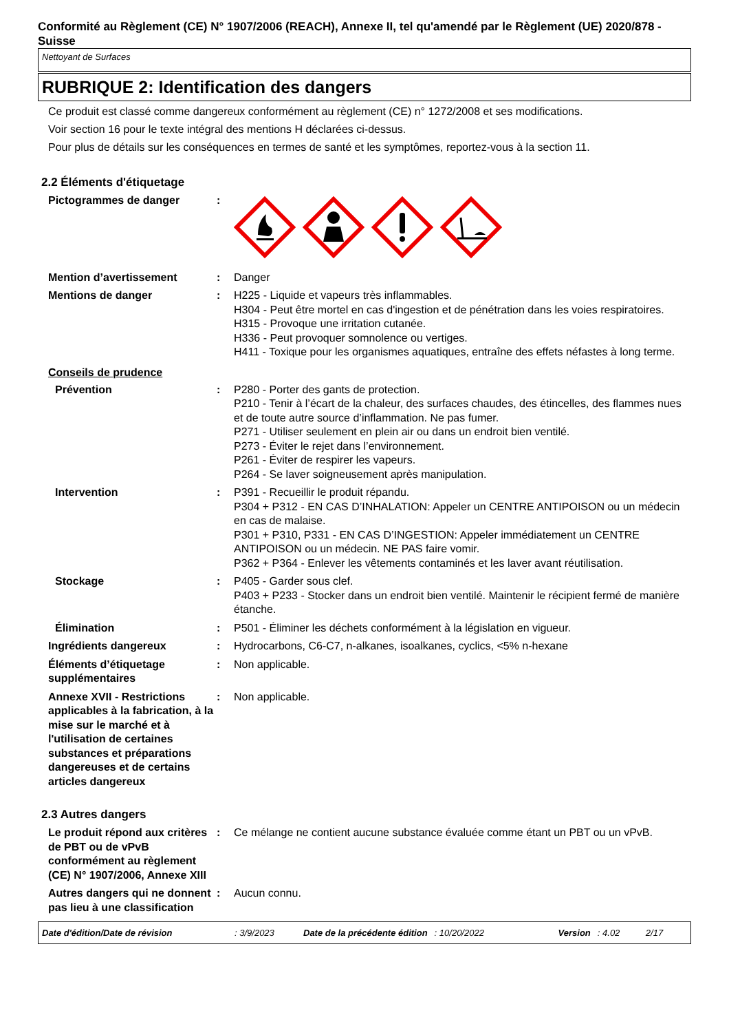Conformité au Règlement (CE) N° 1907/2006 (REACH), Annexe II, tel qu'amendé par le Règlement (UE) 2020/878 - Suisse
Nettoyant de Surfaces
RUBRIQUE 2: Identification des dangers
Ce produit est classé comme dangereux conformément au règlement (CE) n° 1272/2008 et ses modifications.
Voir section 16 pour le texte intégral des mentions H déclarées ci-dessus.
Pour plus de détails sur les conséquences en termes de santé et les symptômes, reportez-vous à la section 11.
2.2 Éléments d'étiquetage
Pictogrammes de danger :
Mention d’avertissement : Danger
Mentions de danger : H225 - Liquide et vapeurs très inflammables.
H304 - Peut être mortel en cas d'ingestion et de pénétration dans les voies respiratoires.
H315 - Provoque une irritation cutanée.
H336 - Peut provoquer somnolence ou vertiges.
H411 - Toxique pour les organismes aquatiques, entraîne des effets néfastes à long terme.
Conseils de prudence
Prévention : P280 - Porter des gants de protection.
P210 - Tenir à l’écart de la chaleur, des surfaces chaudes, des étincelles, des flammes nues et de toute autre source d’inflammation. Ne pas fumer.
P271 - Utiliser seulement en plein air ou dans un endroit bien ventilé.
P273 - Éviter le rejet dans l’environnement.
P261 - Éviter de respirer les vapeurs.
P264 - Se laver soigneusement après manipulation.
Intervention : P391 - Recueillir le produit répandu.
P304 + P312 - EN CAS D’INHALATION: Appeler un CENTRE ANTIPOISON ou un médecin en cas de malaise.
P301 + P310, P331 - EN CAS D’INGESTION: Appeler immédiatement un CENTRE ANTIPOISON ou un médecin. NE PAS faire vomir.
P362 + P364 - Enlever les vêtements contaminés et les laver avant réutilisation.
Stockage : P405 - Garder sous clef.
P403 + P233 - Stocker dans un endroit bien ventilé. Maintenir le récipient fermé de manière étanche.
Élimination : P501 - Éliminer les déchets conformément à la législation en vigueur.
Ingrédients dangereux : Hydrocarbons, C6-C7, n-alkanes, isoalkanes, cyclics, <5% n-hexane
Éléments d’étiquetage supplémentaires
: Non applicable.
Annexe XVII - Restrictions applicables à la fabrication, à la mise sur le marché et à l'utilisation de certaines substances et préparations dangereuses et de certains articles dangereux
: Non applicable.
2.3 Autres dangers
Le produit répond aux critères de PBT ou de vPvB conformément au règlement (CE) N° 1907/2006, Annexe XIII
: Ce mélange ne contient aucune substance évaluée comme étant un PBT ou un vPvB.
Autres dangers qui ne donnent pas lieu à une classification
: Aucun connu.
Date d'édition/Date de révision: 3/9/2023 Date de la précédente édition: 10/20/2022 Version: 4.02 2/17